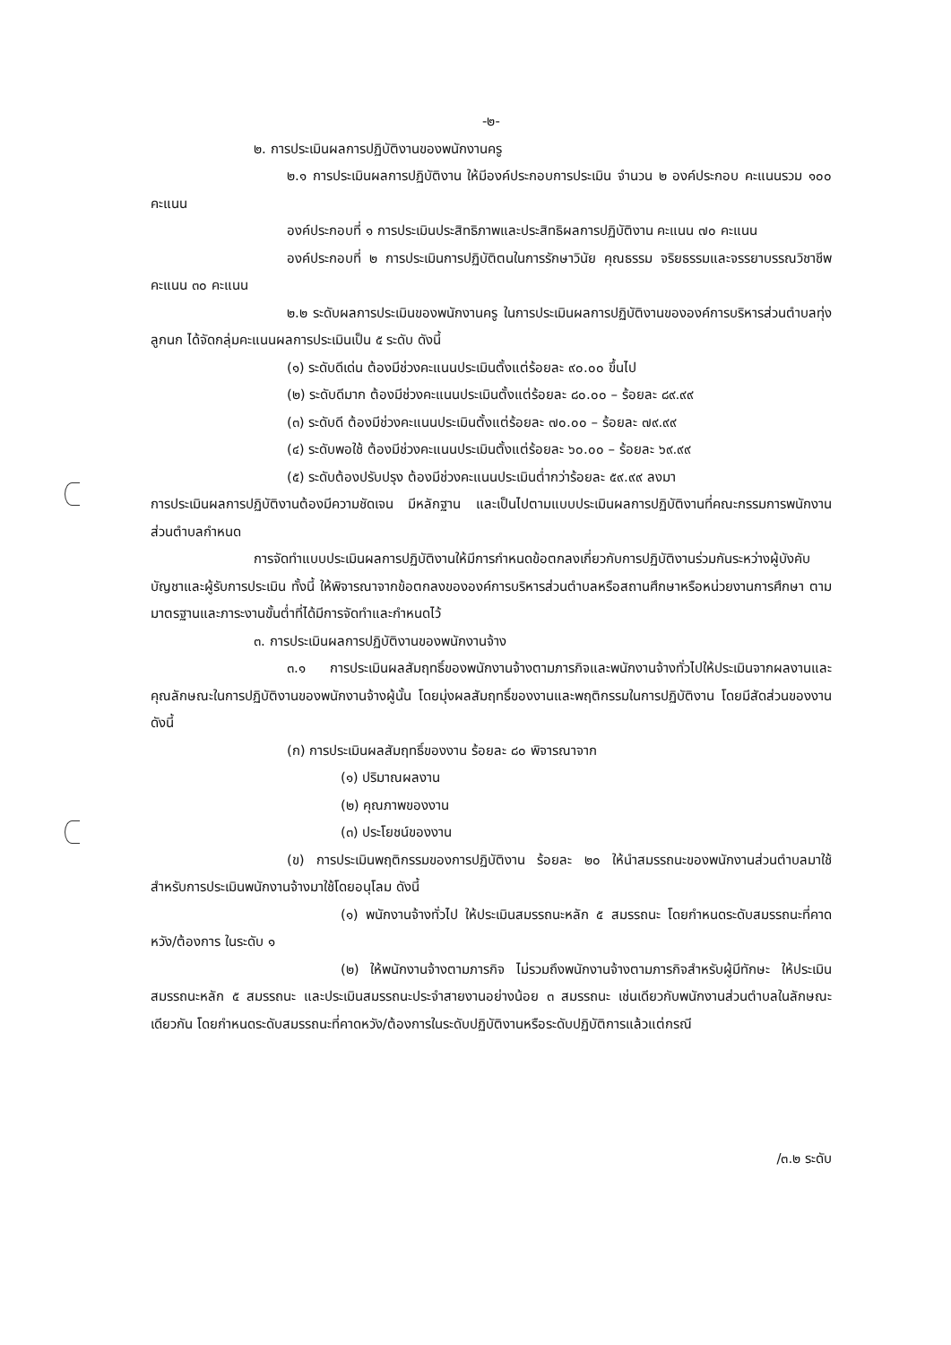-๒-
๒. การประเมินผลการปฏิบัติงานของพนักงานครู
๒.๑ การประเมินผลการปฏิบัติงาน ให้มีองค์ประกอบการประเมิน จำนวน ๒ องค์ประกอบ คะแนนรวม ๑๐๐ คะแนน
องค์ประกอบที่ ๑ การประเมินประสิทธิภาพและประสิทธิผลการปฏิบัติงาน คะแนน ๗๐ คะแนน
องค์ประกอบที่ ๒ การประเมินการปฏิบัติตนในการรักษาวินัย คุณธรรม จริยธรรมและจรรยาบรรณวิชาชีพ คะแนน ๓๐ คะแนน
๒.๒ ระดับผลการประเมินของพนักงานครู ในการประเมินผลการปฏิบัติงานขององค์การบริหารส่วนตำบลทุ่งลูกนก ได้จัดกลุ่มคะแนนผลการประเมินเป็น ๕ ระดับ ดังนี้
(๑) ระดับดีเด่น ต้องมีช่วงคะแนนประเมินตั้งแต่ร้อยละ ๙๐.๐๐ ขึ้นไป
(๒) ระดับดีมาก ต้องมีช่วงคะแนนประเมินตั้งแต่ร้อยละ ๘๐.๐๐ – ร้อยละ ๘๙.๙๙
(๓) ระดับดี ต้องมีช่วงคะแนนประเมินตั้งแต่ร้อยละ ๗๐.๐๐ – ร้อยละ ๗๙.๙๙
(๔) ระดับพอใช้ ต้องมีช่วงคะแนนประเมินตั้งแต่ร้อยละ ๖๐.๐๐ – ร้อยละ ๖๙.๙๙
(๕) ระดับต้องปรับปรุง ต้องมีช่วงคะแนนประเมินต่ำกว่าร้อยละ ๕๙.๙๙ ลงมา
การประเมินผลการปฏิบัติงานต้องมีความชัดเจน มีหลักฐาน และเป็นไปตามแบบประเมินผลการปฏิบัติงานที่คณะกรรมการพนักงานส่วนตำบลกำหนด
การจัดทำแบบประเมินผลการปฏิบัติงานให้มีการกำหนดข้อตกลงเกี่ยวกับการปฏิบัติงานร่วมกันระหว่างผู้บังคับบัญชาและผู้รับการประเมิน ทั้งนี้ ให้พิจารณาจากข้อตกลงขององค์การบริหารส่วนตำบลหรือสถานศึกษาหรือหน่วยงานการศึกษา ตามมาตรฐานและภาระงานขั้นต่ำที่ได้มีการจัดทำและกำหนดไว้
๓. การประเมินผลการปฏิบัติงานของพนักงานจ้าง
๓.๑ การประเมินผลสัมฤทธิ์ของพนักงานจ้างตามภารกิจและพนักงานจ้างทั่วไปให้ประเมินจากผลงานและคุณลักษณะในการปฏิบัติงานของพนักงานจ้างผู้นั้น โดยมุ่งผลสัมฤทธิ์ของงานและพฤติกรรมในการปฏิบัติงาน โดยมีสัดส่วนของงาน ดังนี้
(ก) การประเมินผลสัมฤทธิ์ของงาน ร้อยละ ๘๐ พิจารณาจาก
(๑) ปริมาณผลงาน
(๒) คุณภาพของงาน
(๓) ประโยชน์ของงาน
(ข) การประเมินพฤติกรรมของการปฏิบัติงาน ร้อยละ ๒๐ ให้นำสมรรถนะของพนักงานส่วนตำบลมาใช้สำหรับการประเมินพนักงานจ้างมาใช้โดยอนุโลม ดังนี้
(๑) พนักงานจ้างทั่วไป ให้ประเมินสมรรถนะหลัก ๕ สมรรถนะ โดยกำหนดระดับสมรรถนะที่คาดหวัง/ต้องการ ในระดับ ๑
(๒) ให้พนักงานจ้างตามภารกิจ ไม่รวมถึงพนักงานจ้างตามภารกิจสำหรับผู้มีทักษะ ให้ประเมินสมรรถนะหลัก ๕ สมรรถนะ และประเมินสมรรถนะประจำสายงานอย่างน้อย ๓ สมรรถนะ เช่นเดียวกับพนักงานส่วนตำบลในลักษณะเดียวกัน โดยกำหนดระดับสมรรถนะที่คาดหวัง/ต้องการในระดับปฏิบัติงานหรือระดับปฏิบัติการแล้วแต่กรณี
/๓.๒ ระดับ